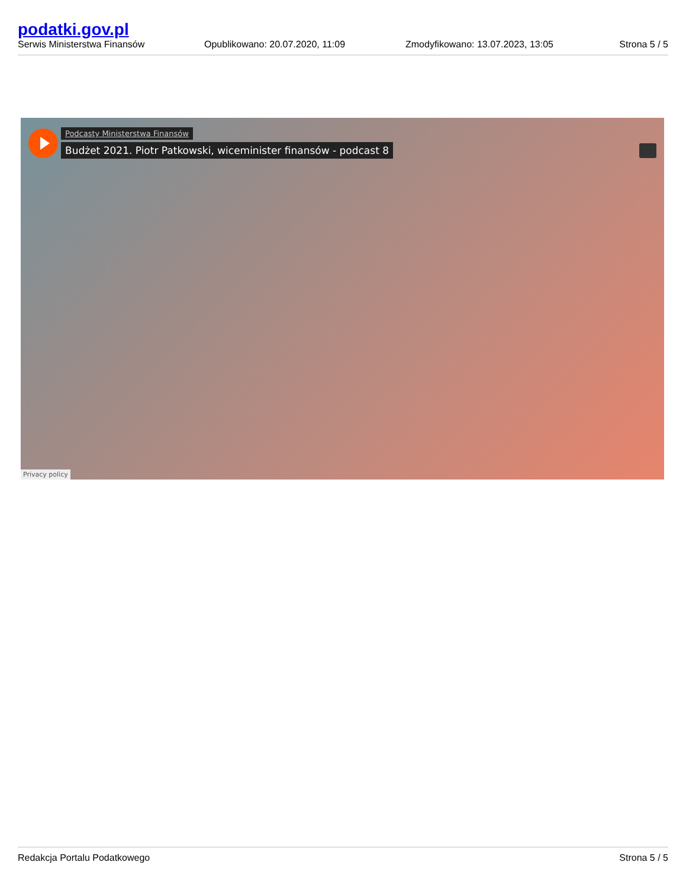podatki.gov.pl
Serwis Ministerstwa Finansów
Opublikowano: 20.07.2020, 11:09
Zmodyfikowano: 13.07.2023, 13:05
Strona 5 / 5
Podcasty Ministerstwa Finansów
Budżet 2021. Piotr Patkowski, wiceminister finansów - podcast 8
Privacy policy
Redakcja Portalu Podatkowego Strona 5 / 5